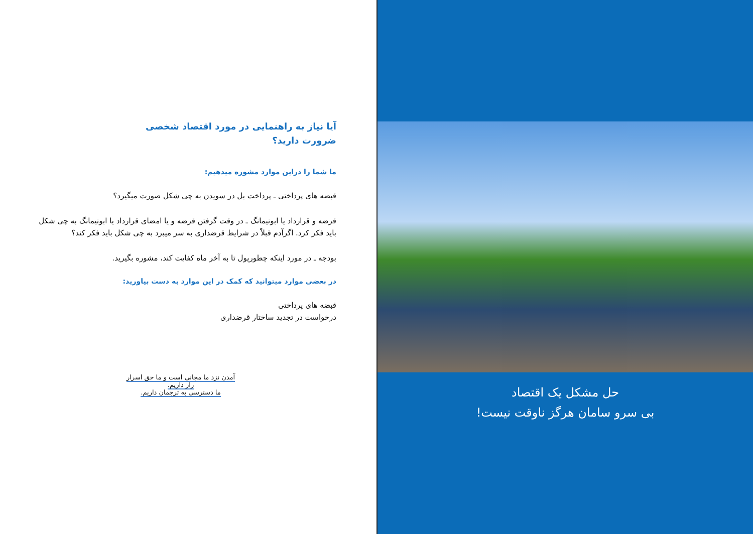آیا نیاز به راهنمایی در مورد اقتصاد شخصی
ضرورت دارید؟
ما شما را دراین موارد مشوره میدهیم:
قبضه های پرداختی ـ پرداخت بل در سویدن به چی شکل صورت میگیرد؟
قرضه و قرارداد یا ابونیمانگ ـ در وقت گرفتن قرضه و یا امضای قرارداد یا ابونیمانگ به چی شکل باید فکر کرد. اگرآدم قبلاً در شرایط قرضداری به سر میبرد به چی شکل باید فکر کند؟
بودجه ـ در مورد اینکه چطورپول تا به آخر ماه کفایت کند، مشوره بگیرید.
در بعضی موارد میتوانید که کمک در این موارد به دست بیاورید:
قبضه های پرداختی
درخواست در تجدید ساختار قرضداری
آمدن نزد ما مجانی است و ما حق اسرار
راز داریم.
ما دسترسی به ترجمان داریم.
حل مشکل یک اقتصاد
بی سرو سامان هرگز ناوقت نیست!